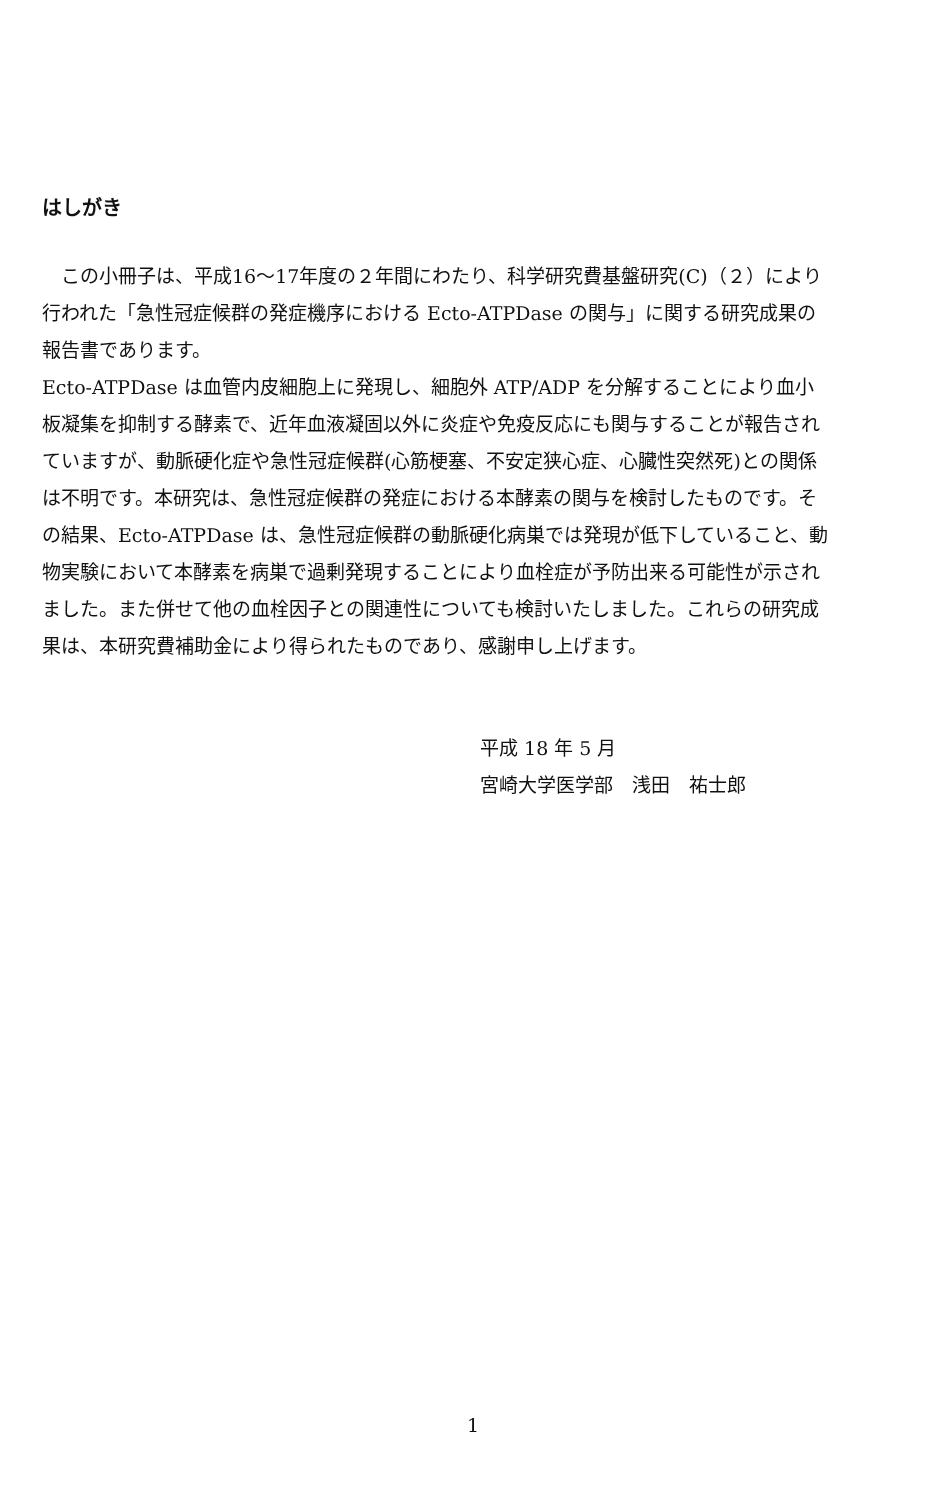はしがき
　この小冊子は、平成16～17年度の２年間にわたり、科学研究費基盤研究(C)（２）により行われた「急性冠症候群の発症機序における Ecto-ATPDase の関与」に関する研究成果の報告書であります。
Ecto-ATPDase は血管内皮細胞上に発現し、細胞外 ATP/ADP を分解することにより血小板凝集を抑制する酵素で、近年血液凝固以外に炎症や免疫反応にも関与することが報告されていますが、動脈硬化症や急性冠症候群(心筋梗塞、不安定狭心症、心臓性突然死)との関係は不明です。本研究は、急性冠症候群の発症における本酵素の関与を検討したものです。その結果、Ecto-ATPDase は、急性冠症候群の動脈硬化病巣では発現が低下していること、動物実験において本酵素を病巣で過剰発現することにより血栓症が予防出来る可能性が示されました。また併せて他の血栓因子との関連性についても検討いたしました。これらの研究成果は、本研究費補助金により得られたものであり、感謝申し上げます。
平成 18 年 5 月
宮崎大学医学部　浅田　祐士郎
1